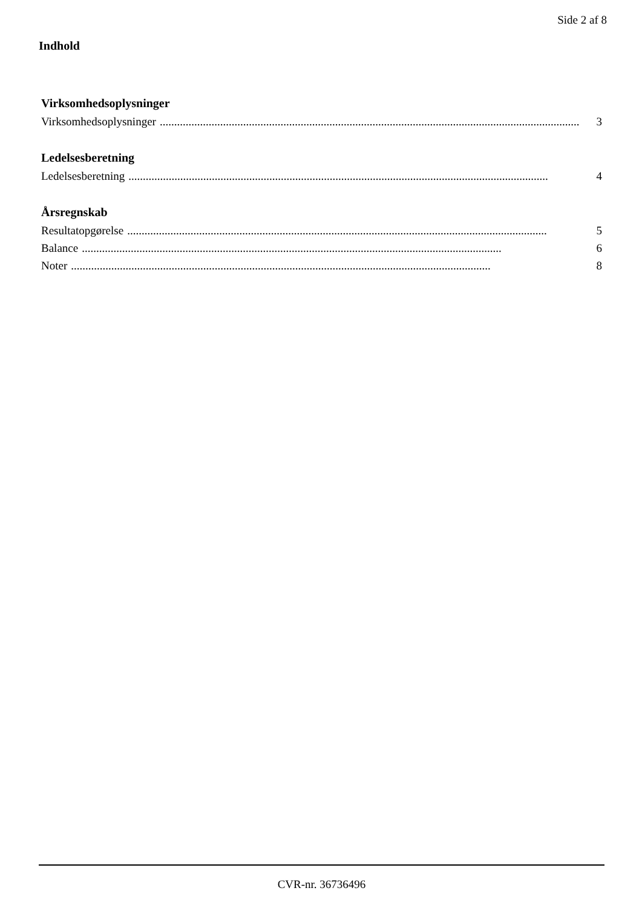Side 2 af 8
Indhold
Virksomhedsoplysninger
Virksomhedsoplysninger.................................................................................................................................................. 3
Ledelsesberetning
Ledelsesberetning.................................................................................................................................................. 4
Årsregnskab
Resultatopgørelse.................................................................................................................................................. 5
Balance.................................................................................................................................................. 6
Noter.................................................................................................................................................. 8
CVR-nr. 36736496